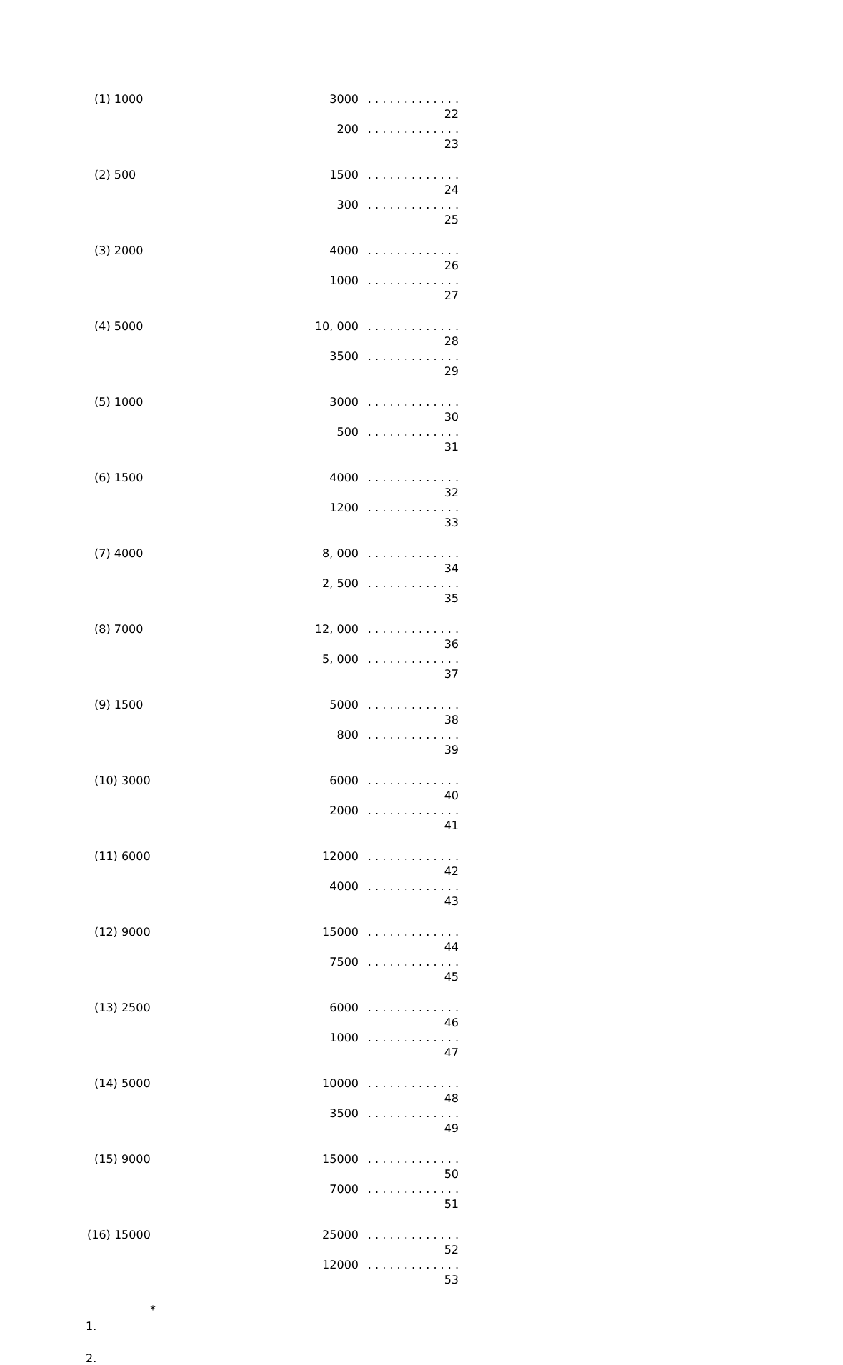| (1) 1000 | 3000 | . . . . . . . . . . . . . 22 |
| | 200 | . . . . . . . . . . . . . 23 |
| (2) 500 | 1500 | . . . . . . . . . . . . . 24 |
| | 300 | . . . . . . . . . . . . . 25 |
| (3) 2000 | 4000 | . . . . . . . . . . . . . 26 |
| | 1000 | . . . . . . . . . . . . . 27 |
| (4) 5000 | 10, 000 | . . . . . . . . . . . . . 28 |
| | 3500 | . . . . . . . . . . . . . 29 |
| (5) 1000 | 3000 | . . . . . . . . . . . . . 30 |
| | 500 | . . . . . . . . . . . . . 31 |
| (6) 1500 | 4000 | . . . . . . . . . . . . . 32 |
| | 1200 | . . . . . . . . . . . . . 33 |
| (7) 4000 | 8, 000 | . . . . . . . . . . . . . 34 |
| | 2, 500 | . . . . . . . . . . . . . 35 |
| (8) 7000 | 12, 000 | . . . . . . . . . . . . . 36 |
| | 5, 000 | . . . . . . . . . . . . . 37 |
| (9) 1500 | 5000 | . . . . . . . . . . . . . 38 |
| | 800 | . . . . . . . . . . . . . 39 |
| (10) 3000 | 6000 | . . . . . . . . . . . . . 40 |
| | 2000 | . . . . . . . . . . . . . 41 |
| (11) 6000 | 12000 | . . . . . . . . . . . . . 42 |
| | 4000 | . . . . . . . . . . . . . 43 |
| (12) 9000 | 15000 | . . . . . . . . . . . . . 44 |
| | 7500 | . . . . . . . . . . . . . 45 |
| (13) 2500 | 6000 | . . . . . . . . . . . . . 46 |
| | 1000 | . . . . . . . . . . . . . 47 |
| (14) 5000 | 10000 | . . . . . . . . . . . . . 48 |
| | 3500 | . . . . . . . . . . . . . 49 |
| (15) 9000 | 15000 | . . . . . . . . . . . . . 50 |
| | 7000 | . . . . . . . . . . . . . 51 |
| (16) 15000 | 25000 | . . . . . . . . . . . . . 52 |
| | 12000 | . . . . . . . . . . . . . 53 |
*
1.
2.